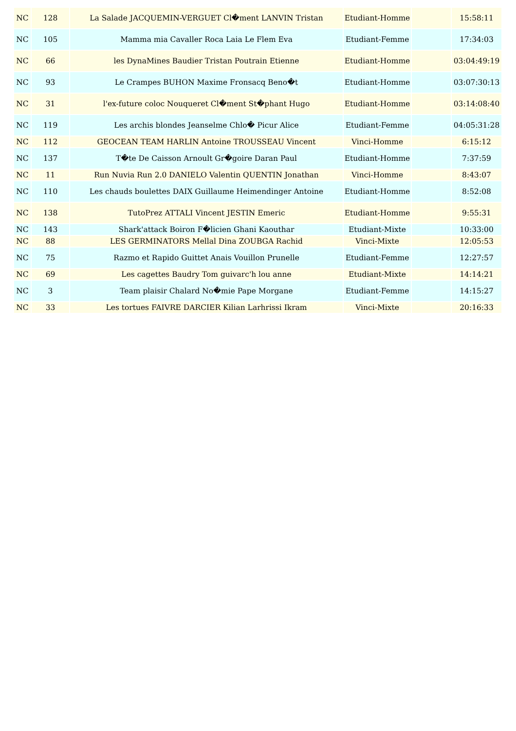| NC | 128 | La Salade JACQUEMIN-VERGUET Cl�ment LANVIN Tristan | Etudiant-Homme | | 15:58:11 |
| NC | 105 | Mamma mia Cavaller Roca Laia Le Flem Eva | Etudiant-Femme | | 17:34:03 |
| NC | 66 | les DynaMines Baudier Tristan Poutrain Etienne | Etudiant-Homme | | 03:04:49:19 |
| NC | 93 | Le Crampes BUHON Maxime Fronsacq Beno�t | Etudiant-Homme | | 03:07:30:13 |
| NC | 31 | l'ex-future coloc Nouqueret Cl�ment St�phant Hugo | Etudiant-Homme | | 03:14:08:40 |
| NC | 119 | Les archis blondes Jeanselme Chlo� Picur Alice | Etudiant-Femme | | 04:05:31:28 |
| NC | 112 | GEOCEAN TEAM HARLIN Antoine TROUSSEAU Vincent | Vinci-Homme | | 6:15:12 |
| NC | 137 | T�te De Caisson Arnoult Gr�goire Daran Paul | Etudiant-Homme | | 7:37:59 |
| NC | 11 | Run Nuvia Run 2.0 DANIELO Valentin QUENTIN Jonathan | Vinci-Homme | | 8:43:07 |
| NC | 110 | Les chauds boulettes DAIX Guillaume Heimendinger Antoine | Etudiant-Homme | | 8:52:08 |
| NC | 138 | TutoPrez ATTALI Vincent JESTIN Emeric | Etudiant-Homme | | 9:55:31 |
| NC | 143 | Shark'attack Boiron F�licien Ghani Kaouthar | Etudiant-Mixte | | 10:33:00 |
| NC | 88 | LES GERMINATORS Mellal Dina ZOUBGA Rachid | Vinci-Mixte | | 12:05:53 |
| NC | 75 | Razmo et Rapido Guittet Anais Vouillon Prunelle | Etudiant-Femme | | 12:27:57 |
| NC | 69 | Les cagettes Baudry Tom guivarc'h lou anne | Etudiant-Mixte | | 14:14:21 |
| NC | 3 | Team plaisir Chalard No�mie Pape Morgane | Etudiant-Femme | | 14:15:27 |
| NC | 33 | Les tortues FAIVRE DARCIER Kilian Larhrissi Ikram | Vinci-Mixte | | 20:16:33 |